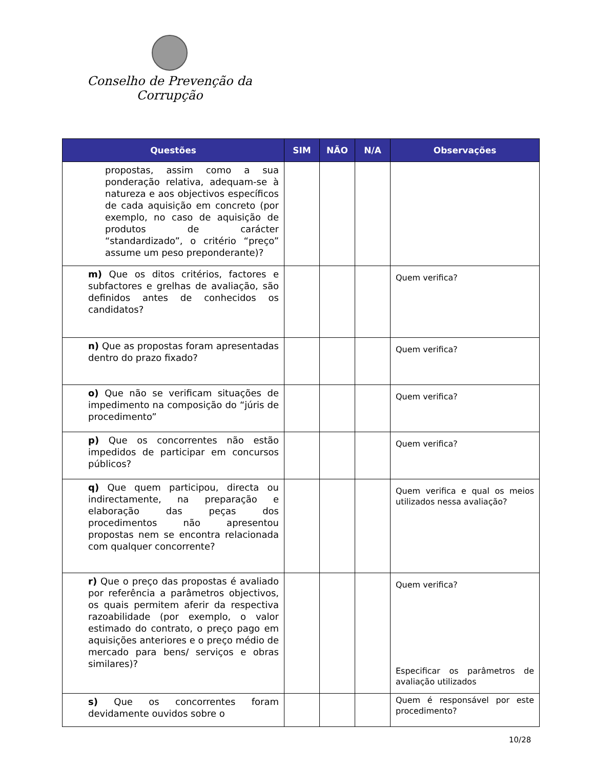Conselho de Prevenção da Corrupção
| Questões | SIM | NÃO | N/A | Observações |
| --- | --- | --- | --- | --- |
| propostas, assim como a sua ponderação relativa, adequam-se à natureza e aos objectivos específicos de cada aquisição em concreto (por exemplo, no caso de aquisição de produtos de carácter “standardizado”, o critério “preço” assume um peso preponderante)? | | | | |
| m) Que os ditos critérios, factores e subfactores e grelhas de avaliação, são definidos antes de conhecidos os candidatos? | | | | Quem verifica? |
| n) Que as propostas foram apresentadas dentro do prazo fixado? | | | | Quem verifica? |
| o) Que não se verificam situações de impedimento na composição do “júris de procedimento” | | | | Quem verifica? |
| p) Que os concorrentes não estão impedidos de participar em concursos públicos? | | | | Quem verifica? |
| q) Que quem participou, directa ou indirectamente, na preparação e elaboração das peças dos procedimentos não apresentou propostas nem se encontra relacionada com qualquer concorrente? | | | | Quem verifica e qual os meios utilizados nessa avaliação? |
| r) Que o preço das propostas é avaliado por referência a parâmetros objectivos, os quais permitem aferir da respectiva razoabilidade (por exemplo, o valor estimado do contrato, o preço pago em aquisições anteriores e o preço médio de mercado para bens/ serviços e obras similares)? | | | | Quem verifica? Especificar os parâmetros de avaliação utilizados |
| s) Que os concorrentes foram devidamente ouvidos sobre o | | | | Quem é responsável por este procedimento? |
10/28